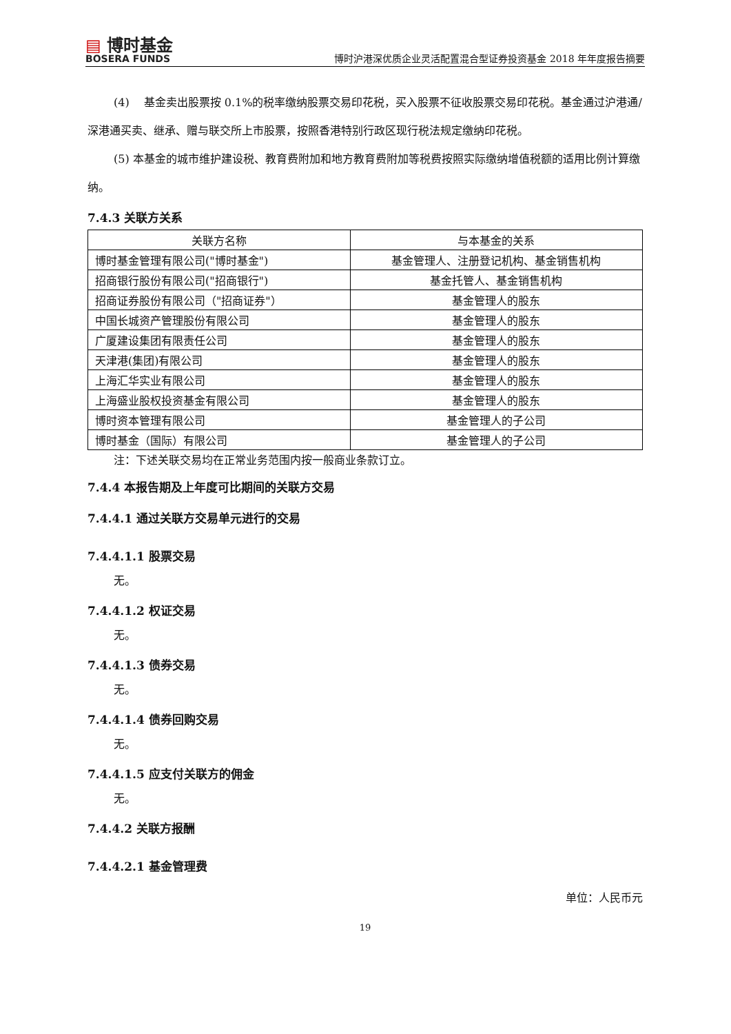▤ 博时基金
BOSERA FUNDS
博时沪港深优质企业灵活配置混合型证券投资基金 2018 年年度报告摘要
(4)　 基金卖出股票按 0.1%的税率缴纳股票交易印花税，买入股票不征收股票交易印花税。基金通过沪港通/深港通买卖、继承、赠与联交所上市股票，按照香港特别行政区现行税法规定缴纳印花税。
(5) 本基金的城市维护建设税、教育费附加和地方教育费附加等税费按照实际缴纳增值税额的适用比例计算缴纳。
7.4.3 关联方关系
| 关联方名称 | 与本基金的关系 |
| --- | --- |
| 博时基金管理有限公司("博时基金") | 基金管理人、注册登记机构、基金销售机构 |
| 招商银行股份有限公司("招商银行") | 基金托管人、基金销售机构 |
| 招商证券股份有限公司（"招商证券"） | 基金管理人的股东 |
| 中国长城资产管理股份有限公司 | 基金管理人的股东 |
| 广厦建设集团有限责任公司 | 基金管理人的股东 |
| 天津港(集团)有限公司 | 基金管理人的股东 |
| 上海汇华实业有限公司 | 基金管理人的股东 |
| 上海盛业股权投资基金有限公司 | 基金管理人的股东 |
| 博时资本管理有限公司 | 基金管理人的子公司 |
| 博时基金（国际）有限公司 | 基金管理人的子公司 |
注：下述关联交易均在正常业务范围内按一般商业条款订立。
7.4.4 本报告期及上年度可比期间的关联方交易
7.4.4.1 通过关联方交易单元进行的交易
7.4.4.1.1 股票交易
无。
7.4.4.1.2 权证交易
无。
7.4.4.1.3 债券交易
无。
7.4.4.1.4 债券回购交易
无。
7.4.4.1.5 应支付关联方的佣金
无。
7.4.4.2 关联方报酬
7.4.4.2.1 基金管理费
单位：人民币元
19